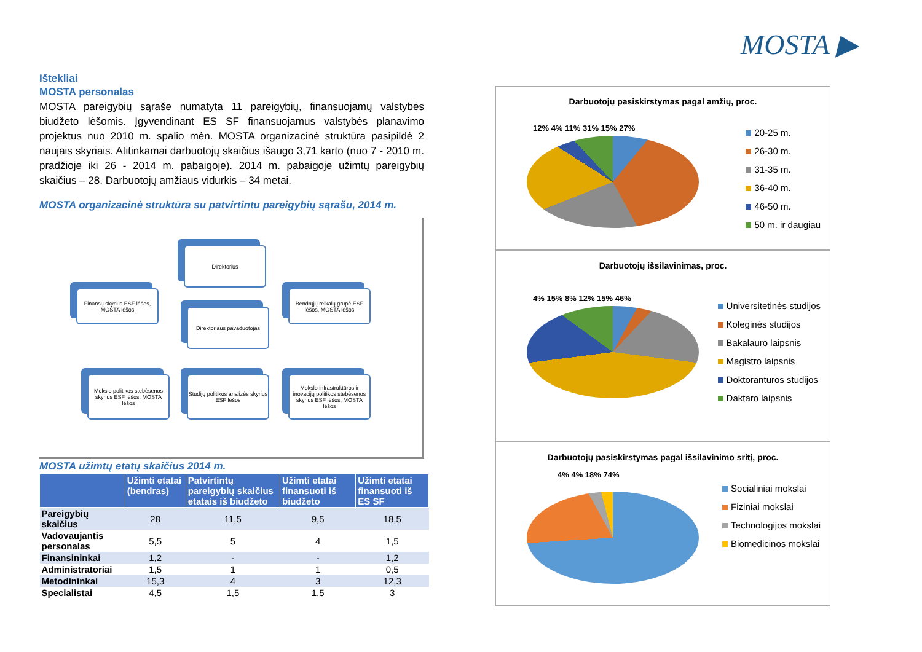MOSTA ▶
Ištekliai
MOSTA personalas
MOSTA pareigybių sąraše numatyta 11 pareigybių, finansuojamų valstybės biudžeto lėšomis. Įgyvendinant ES SF finansuojamus valstybės planavimo projektus nuo 2010 m. spalio mėn. MOSTA organizacinė struktūra pasipildė 2 naujais skyriais. Atitinkamai darbuotojų skaičius išaugo 3,71 karto (nuo 7 - 2010 m. pradžioje iki 26 - 2014 m. pabaigoje). 2014 m. pabaigoje užimtų pareigybių skaičius – 28. Darbuotojų amžiaus vidurkis – 34 metai.
MOSTA organizacinė struktūra su patvirtintu pareigybių sąrašu, 2014 m.
Direktorius
Finansų skyrius ESF lėšos, MOSTA lėšos
Direktoriaus pavaduotojas
Bendrųjų reikalų grupė ESF lėšos, MOSTA lėšos
Mokslo politikos stebėsenos skyrius ESF lėšos, MOSTA lėšos
Studijų politikos analizės skyrius ESF lėšos
Mokslo infrastruktūros ir inovacijų politikos stebėsenos skyrius ESF lėšos, MOSTA lėšos
MOSTA užimtų etatų skaičius 2014 m.
| | Užimti etatai (bendras) | Patvirtintų pareigybių skaičius etatais iš biudžeto | Užimti etatai finansuoti iš biudžeto | Užimti etatai finansuoti iš ES SF |
| --- | --- | --- | --- | --- |
| Pareigybių skaičius | 28 | 11,5 | 9,5 | 18,5 |
| Vadovaujantis personalas | 5,5 | 5 | 4 | 1,5 |
| Finansininkai | 1,2 | - | - | 1,2 |
| Administratoriai | 1,5 | 1 | 1 | 0,5 |
| Metodininkai | 15,3 | 4 | 3 | 12,3 |
| Specialistai | 4,5 | 1,5 | 1,5 | 3 |
Darbuotojų pasiskirstymas pagal amžių, proc.
12% 4% 11% 31% 15% 27%
20-25 m.
26-30 m.
31-35 m.
36-40 m.
46-50 m.
50 m. ir daugiau
Darbuotojų išsilavinimas, proc.
4% 15% 8% 12% 15% 46%
Universitetinės studijos
Koleginės studijos
Bakalauro laipsnis
Magistro laipsnis
Doktorantūros studijos
Daktaro laipsnis
Darbuotojų pasiskirstymas pagal išsilavinimo sritį, proc.
4% 4% 18% 74%
Socialiniai mokslai
Fiziniai mokslai
Technologijos mokslai
Biomedicinos mokslai